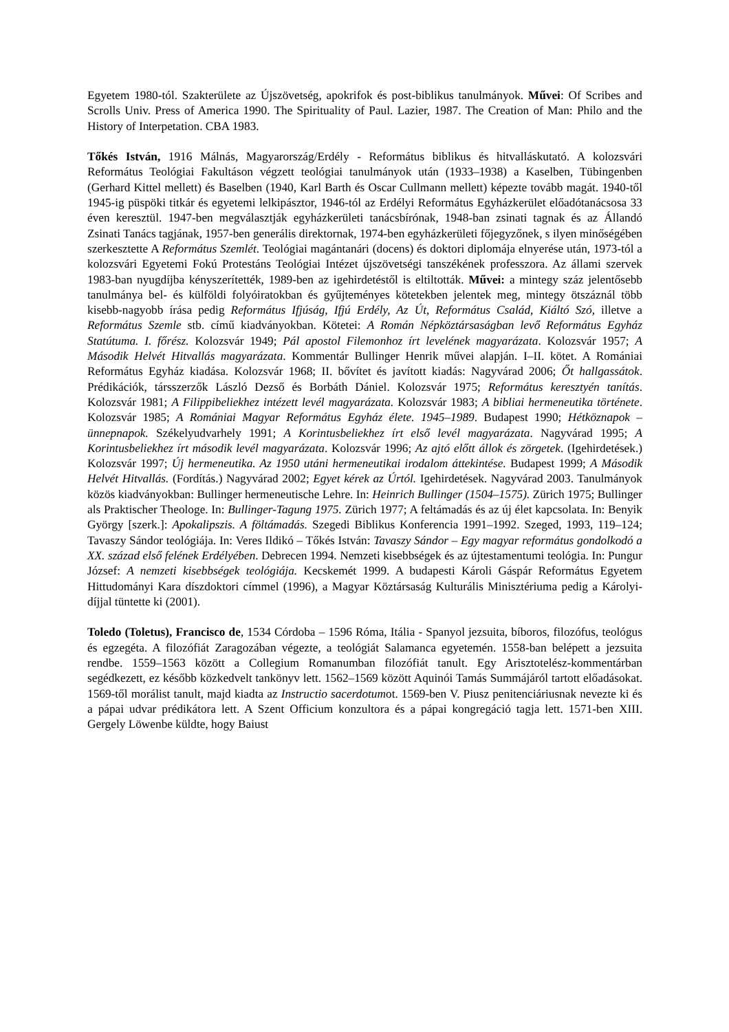Egyetem 1980-tól. Szakterülete az Újszövetség, apokrifok és post-biblikus tanulmányok. Művei: Of Scribes and Scrolls Univ. Press of America 1990. The Spirituality of Paul. Lazier, 1987. The Creation of Man: Philo and the History of Interpetation. CBA 1983.
Tőkés István, 1916 Málnás, Magyarország/Erdély - Református biblikus és hitvalláskutató. A kolozsvári Református Teológiai Fakultáson végzett teológiai tanulmányok után (1933–1938) a Kaselben, Tübingenben (Gerhard Kittel mellett) és Baselben (1940, Karl Barth és Oscar Cullmann mellett) képezte tovább magát. 1940-től 1945-ig püspöki titkár és egyetemi lelkipásztor, 1946-tól az Erdélyi Református Egyházkerület előadótanácsosa 33 éven keresztül. 1947-ben megválasztják egyházkerületi tanácsbírónak, 1948-ban zsinati tagnak és az Állandó Zsinati Tanács tagjának, 1957-ben generális direktornak, 1974-ben egyházkerületi főjegyzőnek, s ilyen minőségében szerkesztette A Református Szemlét. Teológiai magántanári (docens) és doktori diplomája elnyerése után, 1973-tól a kolozsvári Egyetemi Fokú Protestáns Teológiai Intézet újszövetségi tanszékének professzora. Az állami szervek 1983-ban nyugdíjba kényszerítették, 1989-ben az igehirdetéstől is eltiltották. Művei: a mintegy száz jelentősebb tanulmánya bel- és külföldi folyóiratokban és gyűjteményes kötetekben jelentek meg, mintegy ötszáznál több kisebb-nagyobb írása pedig Református Ifjúság, Ifjú Erdély, Az Út, Református Család, Kiáltó Szó, illetve a Református Szemle stb. című kiadványokban. Kötetei: A Román Népköztársaságban levő Református Egyház Statútuma. I. főrész. Kolozsvár 1949; Pál apostol Filemonhoz írt levelének magyarázata. Kolozsvár 1957; A Második Helvét Hitvallás magyarázata. Kommentár Bullinger Henrik művei alapján. I–II. kötet. A Romániai Református Egyház kiadása. Kolozsvár 1968; II. bővítet és javított kiadás: Nagyvárad 2006; Őt hallgassátok. Prédikációk, társszerzők László Dezső és Borbáth Dániel. Kolozsvár 1975; Református keresztyén tanítás. Kolozsvár 1981; A Filippibeliekhez intézett levél magyarázata. Kolozsvár 1983; A bibliai hermeneutika története. Kolozsvár 1985; A Romániai Magyar Református Egyház élete. 1945–1989. Budapest 1990; Hétköznapok – ünnepnapok. Székelyudvarhely 1991; A Korintusbeliekhez írt első levél magyarázata. Nagyvárad 1995; A Korintusbeliekhez írt második levél magyarázata. Kolozsvár 1996; Az ajtó előtt állok és zörgetek. (Igehirdetések.) Kolozsvár 1997; Új hermeneutika. Az 1950 utáni hermeneutikai irodalom áttekintése. Budapest 1999; A Második Helvét Hitvallás. (Fordítás.) Nagyvárad 2002; Egyet kérek az Úrtól. Igehirdetések. Nagyvárad 2003. Tanulmányok közös kiadványokban: Bullinger hermeneutische Lehre. In: Heinrich Bullinger (1504–1575). Zürich 1975; Bullinger als Praktischer Theologe. In: Bullinger-Tagung 1975. Zürich 1977; A feltámadás és az új élet kapcsolata. In: Benyik György [szerk.]: Apokalipszis. A föltámadás. Szegedi Biblikus Konferencia 1991–1992. Szeged, 1993, 119–124; Tavaszy Sándor teológiája. In: Veres Ildikó – Tőkés István: Tavaszy Sándor – Egy magyar református gondolkodó a XX. század első felének Erdélyében. Debrecen 1994. Nemzeti kisebbségek és az újtestamentumi teológia. In: Pungur József: A nemzeti kisebbségek teológiája. Kecskemét 1999. A budapesti Károli Gáspár Református Egyetem Hittudományi Kara díszdoktori címmel (1996), a Magyar Köztársaság Kulturális Minisztériuma pedig a Károlyi-díjjal tüntette ki (2001).
Toledo (Toletus), Francisco de, 1534 Córdoba – 1596 Róma, Itália - Spanyol jezsuita, bíboros, filozófus, teológus és egzegéta. A filozófiát Zaragozában végezte, a teológiát Salamanca egyetemén. 1558-ban belépett a jezsuita rendbe. 1559–1563 között a Collegium Romanumban filozófiát tanult. Egy Arisztotelész-kommentárban segédkezett, ez később közkedvelt tankönyv lett. 1562–1569 között Aquinói Tamás Summájáról tartott előadásokat. 1569-től morálist tanult, majd kiadta az Instructio sacerdotumot. 1569-ben V. Piusz penitenciáriusnak nevezte ki és a pápai udvar prédikátora lett. A Szent Officium konzultora és a pápai kongregáció tagja lett. 1571-ben XIII. Gergely Löwenbe küldte, hogy Baiust